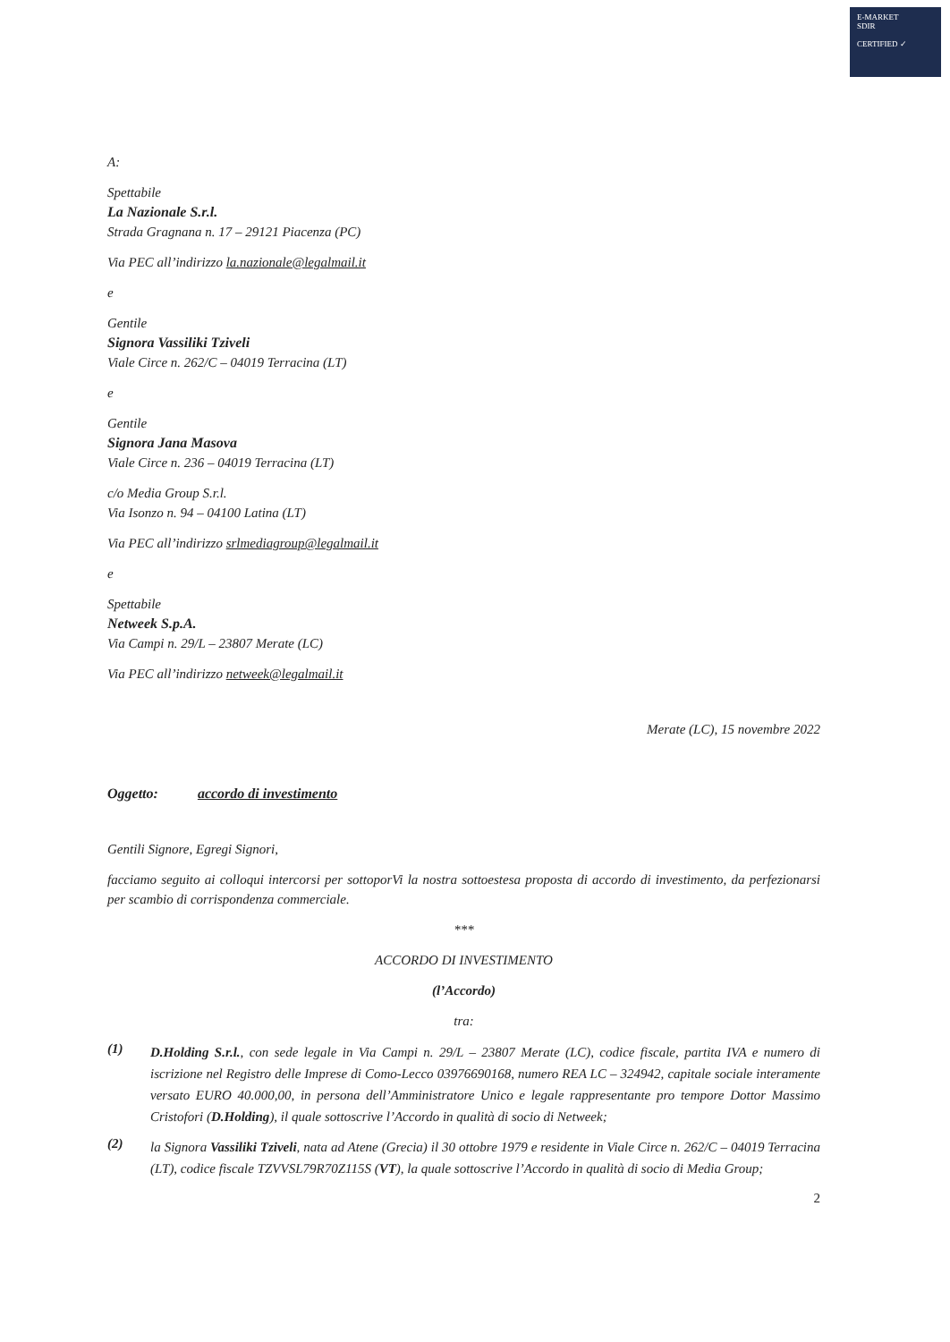E-MARKET
SDIR
CERTIFIED ✓
A:
Spettabile
La Nazionale S.r.l.
Strada Gragnana n. 17 – 29121 Piacenza (PC)
Via PEC all’indirizzo la.nazionale@legalmail.it
e
Gentile
Signora Vassiliki Tziveli
Viale Circe n. 262/C – 04019 Terracina (LT)
e
Gentile
Signora Jana Masova
Viale Circe n. 236 – 04019 Terracina (LT)
c/o Media Group S.r.l.
Via Isonzo n. 94 – 04100 Latina (LT)
Via PEC all’indirizzo srlmediagroup@legalmail.it
e
Spettabile
Netweek S.p.A.
Via Campi n. 29/L – 23807 Merate (LC)
Via PEC all’indirizzo netweek@legalmail.it
Merate (LC), 15 novembre 2022
Oggetto: accordo di investimento
Gentili Signore, Egregi Signori,
facciamo seguito ai colloqui intercorsi per sottoporVi la nostra sottoestesa proposta di accordo di investimento, da perfezionarsi per scambio di corrispondenza commerciale.
***
ACCORDO DI INVESTIMENTO
(l’Accordo)
tra:
(1)
D.Holding S.r.l., con sede legale in Via Campi n. 29/L – 23807 Merate (LC), codice fiscale, partita IVA e numero di iscrizione nel Registro delle Imprese di Como-Lecco 03976690168, numero REA LC – 324942, capitale sociale interamente versato EURO 40.000,00, in persona dell’Amministratore Unico e legale rappresentante pro tempore Dottor Massimo Cristofori (D.Holding), il quale sottoscrive l’Accordo in qualità di socio di Netweek;
(2)
la Signora Vassiliki Tziveli, nata ad Atene (Grecia) il 30 ottobre 1979 e residente in Viale Circe n. 262/C – 04019 Terracina (LT), codice fiscale TZVVSL79R70Z115S (VT), la quale sottoscrive l’Accordo in qualità di socio di Media Group;
2